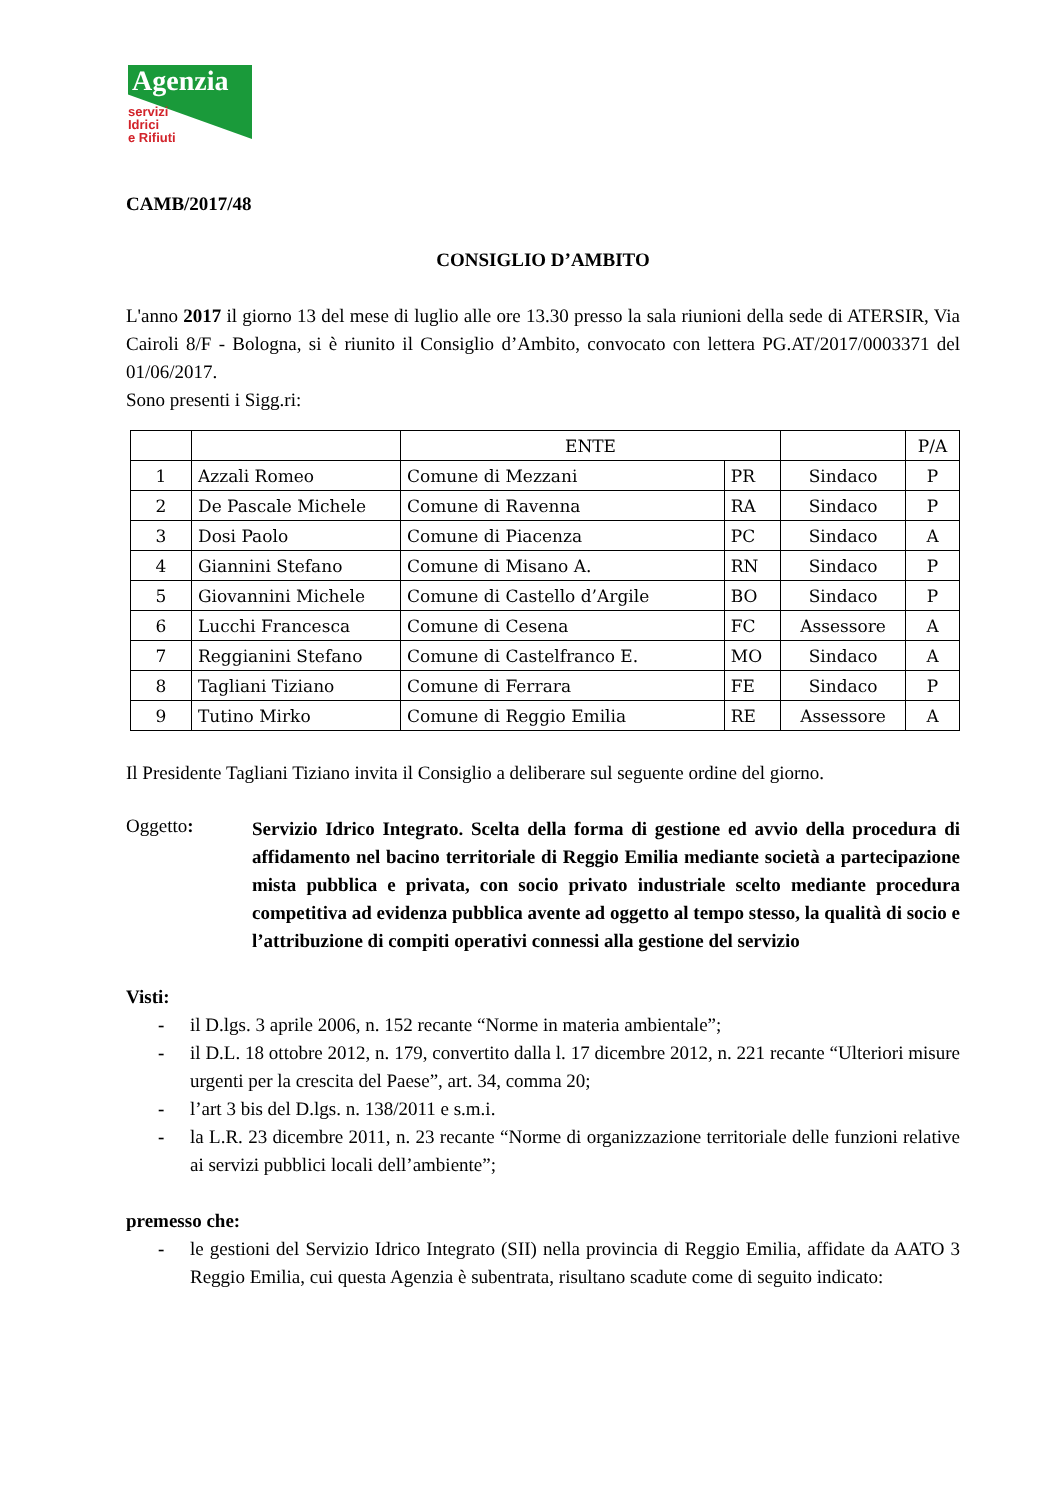Agenzia
servizi
Idrici
e Rifiuti
CAMB/2017/48
CONSIGLIO D’AMBITO
L'anno 2017 il giorno 13 del mese di luglio alle ore 13.30 presso la sala riunioni della sede di ATERSIR, Via Cairoli 8/F - Bologna, si è riunito il Consiglio d’Ambito, convocato con lettera PG.AT/2017/0003371 del 01/06/2017.
Sono presenti i Sigg.ri:
| | | ENTE | | | P/A |
| 1 | Azzali Romeo | Comune di Mezzani | PR | Sindaco | P |
| 2 | De Pascale Michele | Comune di Ravenna | RA | Sindaco | P |
| 3 | Dosi Paolo | Comune di Piacenza | PC | Sindaco | A |
| 4 | Giannini Stefano | Comune di Misano A. | RN | Sindaco | P |
| 5 | Giovannini Michele | Comune di Castello d’Argile | BO | Sindaco | P |
| 6 | Lucchi Francesca | Comune di Cesena | FC | Assessore | A |
| 7 | Reggianini Stefano | Comune di Castelfranco E. | MO | Sindaco | A |
| 8 | Tagliani Tiziano | Comune di Ferrara | FE | Sindaco | P |
| 9 | Tutino Mirko | Comune di Reggio Emilia | RE | Assessore | A |
Il Presidente Tagliani Tiziano invita il Consiglio a deliberare sul seguente ordine del giorno.
Oggetto:
Servizio Idrico Integrato. Scelta della forma di gestione ed avvio della procedura di affidamento nel bacino territoriale di Reggio Emilia mediante società a partecipazione mista pubblica e privata, con socio privato industriale scelto mediante procedura competitiva ad evidenza pubblica avente ad oggetto al tempo stesso, la qualità di socio e l’attribuzione di compiti operativi connessi alla gestione del servizio
Visti:
- il D.lgs. 3 aprile 2006, n. 152 recante “Norme in materia ambientale”;
- il D.L. 18 ottobre 2012, n. 179, convertito dalla l. 17 dicembre 2012, n. 221 recante “Ulteriori misure urgenti per la crescita del Paese”, art. 34, comma 20;
- l’art 3 bis del D.lgs. n. 138/2011 e s.m.i.
- la L.R. 23 dicembre 2011, n. 23 recante “Norme di organizzazione territoriale delle funzioni relative ai servizi pubblici locali dell’ambiente”;
premesso che:
- le gestioni del Servizio Idrico Integrato (SII) nella provincia di Reggio Emilia, affidate da AATO 3 Reggio Emilia, cui questa Agenzia è subentrata, risultano scadute come di seguito indicato: